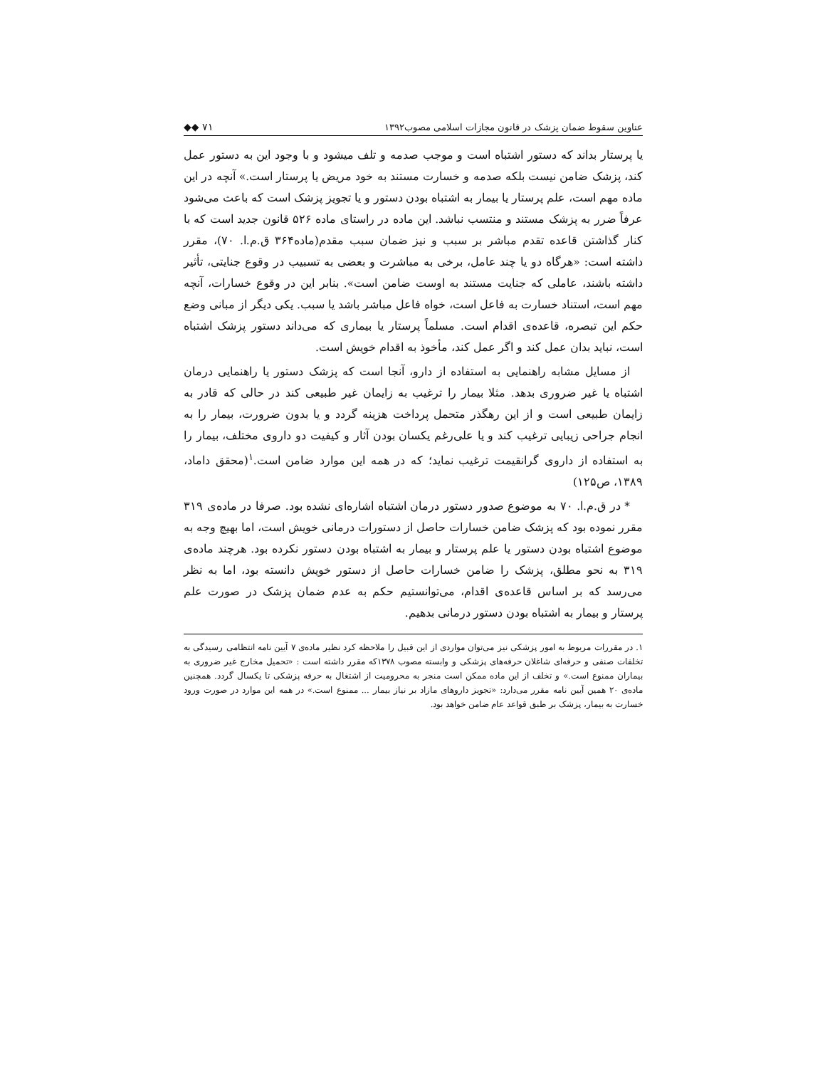عناوین سقوط ضمان پزشک در قانون مجازات اسلامی مصوب۱۳۹۲ ◆◆ ۷۱
یا پرستار بداند که دستور اشتباه است و موجب صدمه و تلف میشود و با وجود این به دستور عمل کند، پزشک ضامن نیست بلکه صدمه و خسارت مستند به خود مریض یا پرستار است.» آنچه در این ماده مهم است، علم پرستار یا بیمار به اشتباه بودن دستور و یا تجویز پزشک است که باعث می‌شود عرفاً ضرر به پزشک مستند و منتسب نباشد. این ماده در راستای ماده ۵۲۶ قانون جدید است که با کنار گذاشتن قاعده تقدم مباشر بر سبب و نیز ضمان سبب مقدم(ماده۳۶۴ ق.م.ا. ۷۰)، مقرر داشته است: «هرگاه دو یا چند عامل، برخی به مباشرت و بعضی به تسبیب در وقوع جنایتی، تأثیر داشته باشند، عاملی که جنایت مستند به اوست ضامن است». بنابر این در وقوع خسارات، آنچه مهم است، استناد خسارت به فاعل است، خواه فاعل مباشر باشد یا سبب. یکی دیگر از مبانی وضع حکم این تبصره، قاعده‌ی اقدام است. مسلماً پرستار یا بیماری که می‌داند دستور پزشک اشتباه است، نباید بدان عمل کند و اگر عمل کند، مأخوذ به اقدام خویش است.
از مسایل مشابه راهنمایی به استفاده از دارو، آنجا است که پزشک دستور یا راهنمایی درمان اشتباه یا غیر ضروری بدهد. مثلا بیمار را ترغیب به زایمان غیر طبیعی کند در حالی که قادر به زایمان طبیعی است و از این رهگذر متحمل پرداخت هزینه گردد و یا بدون ضرورت، بیمار را به انجام جراحی زیبایی ترغیب کند و یا علی‌رغم یکسان بودن آثار و کیفیت دو داروی مختلف، بیمار را به استفاده از داروی گرانقیمت ترغیب نماید؛ که در همه این موارد ضامن است.<sup>۱</sup>(محقق داماد، ۱۳۸۹، ص۱۲۵)
* در ق.م.ا. ۷۰ به موضوع صدور دستور درمان اشتباه اشاره‌ای نشده بود. صرفا در ماده‌ی ۳۱۹ مقرر نموده بود که پزشک ضامن خسارات حاصل از دستورات درمانی خویش است، اما بهیچ وجه به موضوع اشتباه بودن دستور یا علم پرستار و بیمار به اشتباه بودن دستور نکرده بود. هرچند ماده‌ی ۳۱۹ به نحو مطلق، پزشک را ضامن خسارات حاصل از دستور خویش دانسته بود، اما به نظر می‌رسد که بر اساس قاعده‌ی اقدام، می‌توانستیم حکم به عدم ضمان پزشک در صورت علم پرستار و بیمار به اشتباه بودن دستور درمانی بدهیم.
۱. در مقررات مربوط به امور پزشکی نیز می‌توان مواردی از این قبیل را ملاحظه کرد نظیر ماده‌ی ۷ آیین نامه انتظامی رسیدگی به تخلفات صنفی و حرفه‌ای شاغلان حرفه‌های پزشکی و وابسته مصوب ۱۳۷۸که مقرر داشته است : «تحمیل مخارج غیر ضروری به بیماران ممنوع است.» و تخلف از این ماده ممکن است منجر به محرومیت از اشتغال به حرفه پزشکی تا یکسال گردد. همچنین ماده‌ی ۲۰ همین آیین نامه مقرر می‌دارد: «تجویز داروهای مازاد بر نیاز بیمار ... ممنوع است.» در همه این موارد در صورت ورود خسارت به بیمار، پزشک بر طبق قواعد عام ضامن خواهد بود.